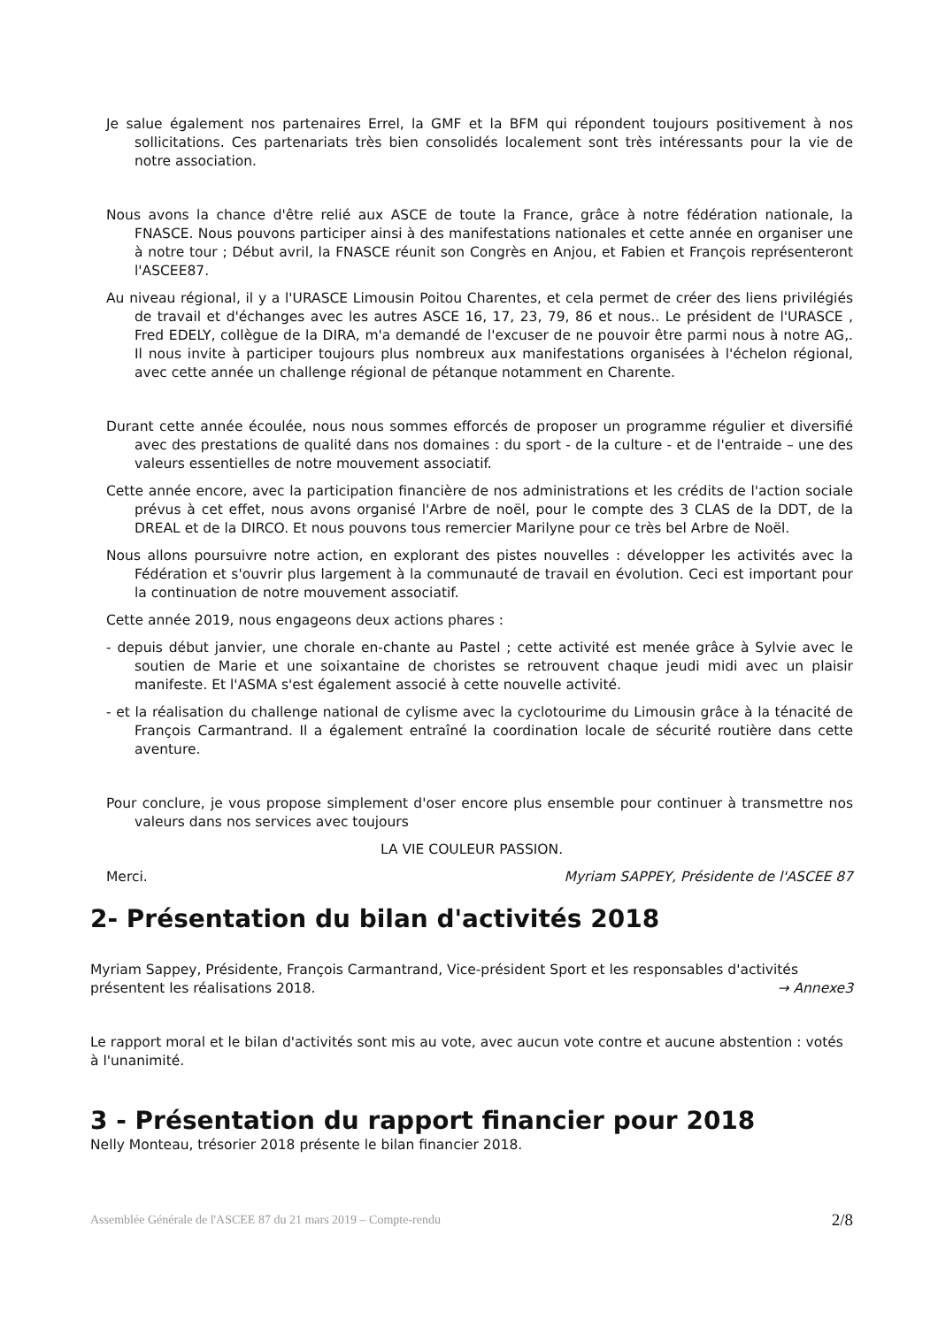Je salue également nos partenaires Errel, la GMF et la BFM qui répondent toujours positivement à nos sollicitations. Ces partenariats très bien consolidés localement sont très intéressants pour la vie de notre association.
Nous avons la chance d'être relié aux ASCE de toute la France, grâce à notre fédération nationale, la FNASCE. Nous pouvons participer ainsi à des manifestations nationales et cette année en organiser une à notre tour ; Début avril, la FNASCE réunit son Congrès en Anjou, et Fabien et François représenteront l'ASCEE87.
Au niveau régional, il y a l'URASCE Limousin Poitou Charentes, et cela permet de créer des liens privilégiés de travail et d'échanges avec les autres ASCE 16, 17, 23, 79, 86 et nous.. Le président de l'URASCE , Fred EDELY, collègue de la DIRA, m'a demandé de l'excuser de ne pouvoir être parmi nous à notre AG,. Il nous invite à participer toujours plus nombreux aux manifestations organisées à l'échelon régional, avec cette année un challenge régional de pétanque notamment en Charente.
Durant cette année écoulée, nous nous sommes efforcés de proposer un programme régulier et diversifié avec des prestations de qualité dans nos domaines : du sport - de la culture - et de l'entraide – une des valeurs essentielles de notre mouvement associatif.
Cette année encore, avec la participation financière de nos administrations et les crédits de l'action sociale prévus à cet effet, nous avons organisé l'Arbre de noël, pour le compte des 3 CLAS de la DDT, de la DREAL et de la DIRCO. Et nous pouvons tous remercier Marilyne pour ce très bel Arbre de Noël.
Nous allons poursuivre notre action, en explorant des pistes nouvelles : développer les activités avec la Fédération et s'ouvrir plus largement à la communauté de travail en évolution. Ceci est important pour la continuation de notre mouvement associatif.
Cette année 2019, nous engageons deux actions phares :
- depuis début janvier, une chorale en-chante au Pastel ; cette activité est menée grâce à Sylvie avec le soutien de Marie et une soixantaine de choristes se retrouvent chaque jeudi midi avec un plaisir manifeste. Et l'ASMA s'est également associé à cette nouvelle activité.
- et la réalisation du challenge national de cylisme avec la cyclotourime du Limousin grâce à la ténacité de François Carmantrand. Il a également entraîné la coordination locale de sécurité routière dans cette aventure.
Pour conclure, je vous propose simplement d'oser encore plus ensemble pour continuer à transmettre nos valeurs dans nos services avec toujours
LA VIE COULEUR PASSION.
Merci. Myriam SAPPEY, Présidente de l'ASCEE 87
2- Présentation du bilan d'activités 2018
Myriam Sappey, Présidente, François Carmantrand, Vice-président Sport et les responsables d'activités
présentent les réalisations 2018. → Annexe3
Le rapport moral et le bilan d'activités sont mis au vote, avec aucun vote contre et aucune abstention : votés à l'unanimité.
3 - Présentation du rapport financier pour 2018
Nelly Monteau, trésorier 2018 présente le bilan financier 2018.
Assemblée Générale de l'ASCEE 87 du 21 mars 2019 – Compte-rendu 2/8